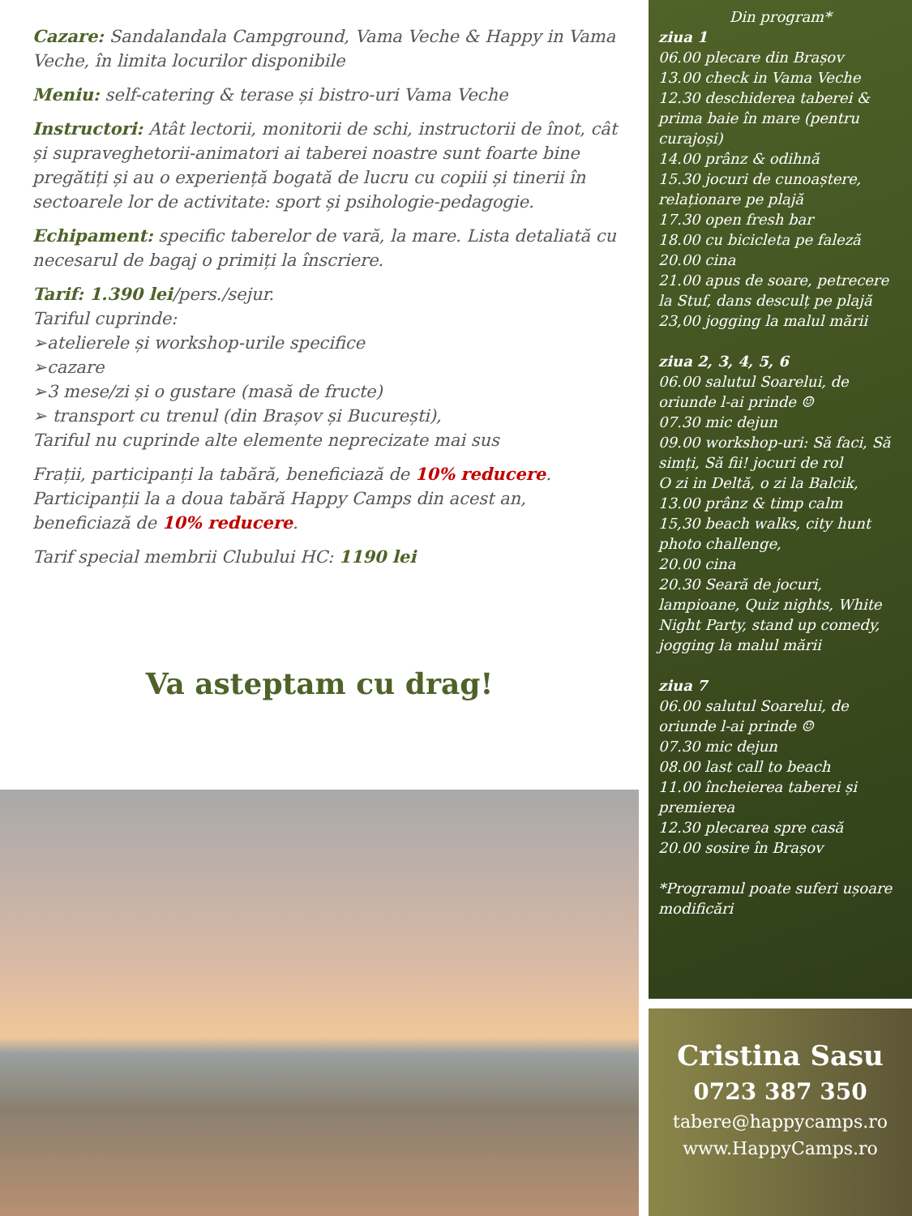Cazare: Sandalandala Campground, Vama Veche & Happy in Vama Veche, în limita locurilor disponibile
Meniu: self-catering & terase și bistro-uri Vama Veche
Instructori: Atât lectorii, monitorii de schi, instructorii de înot, cât și supraveghetorii-animatori ai taberei noastre sunt foarte bine pregătiți și au o experiență bogată de lucru cu copiii și tinerii în sectoarele lor de activitate: sport și psihologie-pedagogie.
Echipament: specific taberelor de vară, la mare. Lista detaliată cu necesarul de bagaj o primiți la înscriere.
Tarif: 1.390 lei/pers./sejur.
Tariful cuprinde:
➢atelierele și workshop-urile specifice
➢cazare
➢3 mese/zi și o gustare (masă de fructe)
➢ transport cu trenul (din Brașov și București),
Tariful nu cuprinde alte elemente neprecizate mai sus
Frații, participanți la tabără, beneficiază de 10% reducere.
Participanții la a doua tabără Happy Camps din acest an, beneficiază de 10% reducere.
Tarif special membrii Clubului HC: 1190 lei
Va asteptam cu drag!
Din program*
ziua 1
06.00 plecare din Brașov
13.00 check in Vama Veche
12.30 deschiderea taberei & prima baie în mare (pentru curajoși)
14.00 prânz & odihnă
15.30 jocuri de cunoaștere, relaționare pe plajă
17.30 open fresh bar
18.00 cu bicicleta pe faleză
20.00 cina
21.00 apus de soare, petrecere la Stuf, dans desculț pe plajă
23,00 jogging la malul mării
ziua 2, 3, 4, 5, 6
06.00 salutul Soarelui, de oriunde l-ai prinde ☺
07.30 mic dejun
09.00 workshop-uri: Să faci, Să simți, Să fii! jocuri de rol
O zi in Deltă, o zi la Balcik,
13.00 prânz & timp calm
15,30 beach walks, city hunt photo challenge,
20.00 cina
20.30 Seară de jocuri, lampioane, Quiz nights, White Night Party, stand up comedy, jogging la malul mării
ziua 7
06.00 salutul Soarelui, de oriunde l-ai prinde ☺
07.30 mic dejun
08.00 last call to beach
11.00 încheierea taberei și premierea
12.30 plecarea spre casă
20.00 sosire în Brașov
*Programul poate suferi ușoare modificări
Cristina Sasu
0723 387 350
tabere@happycamps.ro
www.HappyCamps.ro